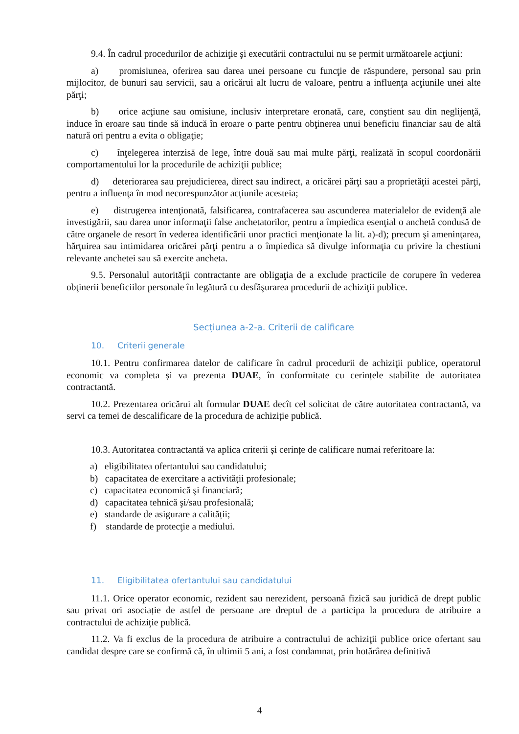9.4. În cadrul procedurilor de achiziţie şi executării contractului nu se permit următoarele acţiuni:
a) promisiunea, oferirea sau darea unei persoane cu funcţie de răspundere, personal sau prin mijlocitor, de bunuri sau servicii, sau a oricărui alt lucru de valoare, pentru a influenţa acţiunile unei alte părţi;
b) orice acţiune sau omisiune, inclusiv interpretare eronată, care, conştient sau din neglijenţă, induce în eroare sau tinde să inducă în eroare o parte pentru obţinerea unui beneficiu financiar sau de altă natură ori pentru a evita o obligaţie;
c) înţelegerea interzisă de lege, între două sau mai multe părţi, realizată în scopul coordonării comportamentului lor la procedurile de achiziţii publice;
d) deteriorarea sau prejudicierea, direct sau indirect, a oricărei părţi sau a proprietăţii acestei părţi, pentru a influenţa în mod necorespunzător acţiunile acesteia;
e) distrugerea intenţionată, falsificarea, contrafacerea sau ascunderea materialelor de evidenţă ale investigării, sau darea unor informaţii false anchetatorilor, pentru a împiedica esenţial o anchetă condusă de către organele de resort în vederea identificării unor practici menţionate la lit. a)-d); precum şi ameninţarea, hărţuirea sau intimidarea oricărei părţi pentru a o împiedica să divulge informaţia cu privire la chestiuni relevante anchetei sau să exercite ancheta.
9.5. Personalul autorităţii contractante are obligaţia de a exclude practicile de corupere în vederea obţinerii beneficiilor personale în legătură cu desfăşurarea procedurii de achiziţii publice.
Secțiunea a-2-a. Criterii de calificare
10. Criterii generale
10.1. Pentru confirmarea datelor de calificare în cadrul procedurii de achiziţii publice, operatorul economic va completa și va prezenta DUAE, în conformitate cu cerințele stabilite de autoritatea contractantă.
10.2. Prezentarea oricărui alt formular DUAE decît cel solicitat de către autoritatea contractantă, va servi ca temei de descalificare de la procedura de achiziție publică.
10.3. Autoritatea contractantă va aplica criterii și cerințe de calificare numai referitoare la:
a) eligibilitatea ofertantului sau candidatului;
b) capacitatea de exercitare a activității profesionale;
c) capacitatea economică şi financiară;
d) capacitatea tehnică şi/sau profesională;
e) standarde de asigurare a calității;
f) standarde de protecţie a mediului.
11. Eligibilitatea ofertantului sau candidatului
11.1. Orice operator economic, rezident sau nerezident, persoană fizică sau juridică de drept public sau privat ori asociație de astfel de persoane are dreptul de a participa la procedura de atribuire a contractului de achiziţie publică.
11.2. Va fi exclus de la procedura de atribuire a contractului de achiziţii publice orice ofertant sau candidat despre care se confirmă că, în ultimii 5 ani, a fost condamnat, prin hotărârea definitivă
4